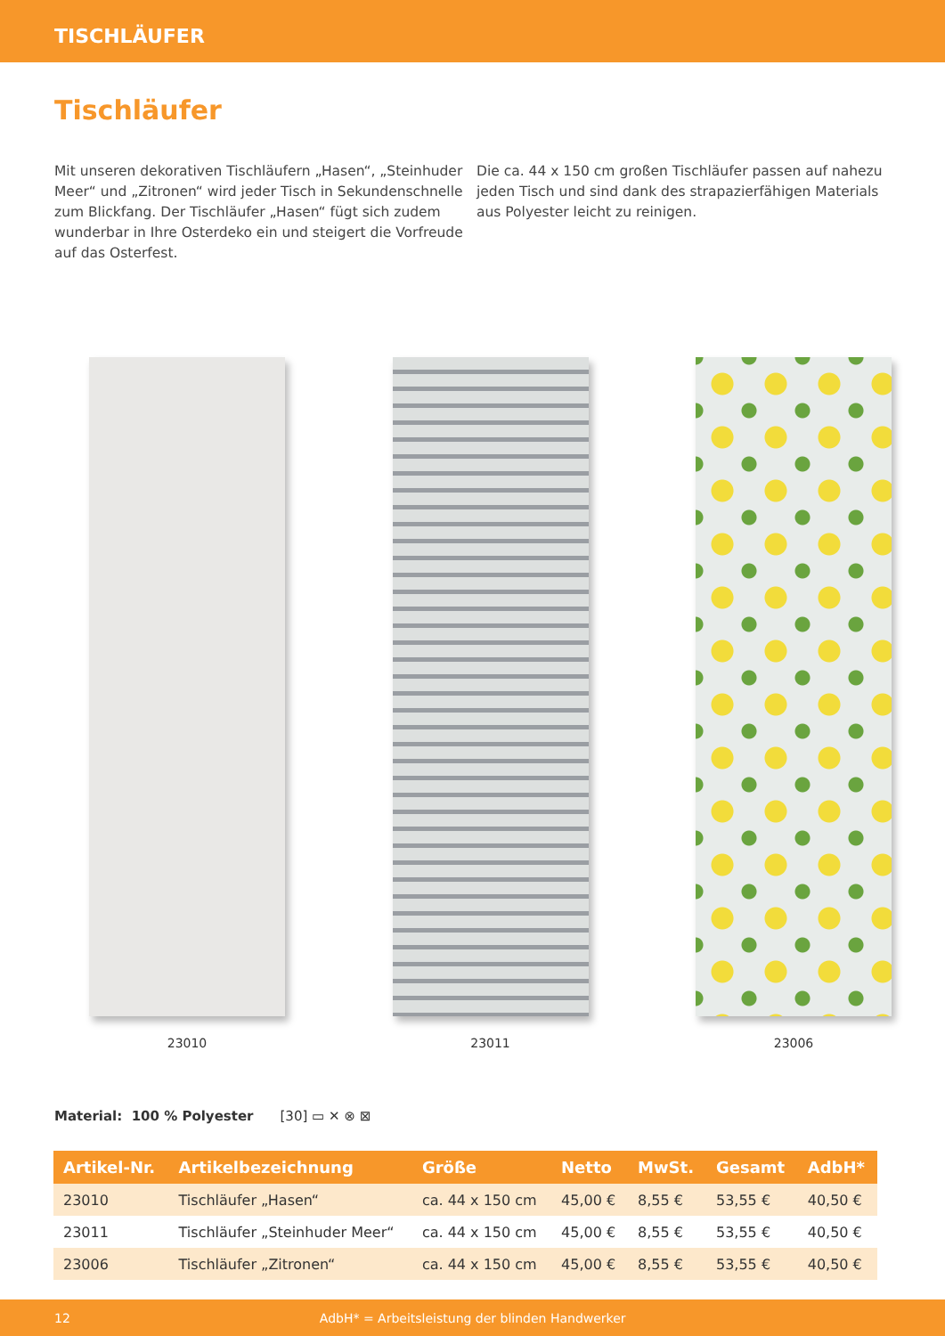TISCHLÄUFER
Tischläufer
Mit unseren dekorativen Tischläufern „Hasen“, „Steinhuder Meer“ und „Zitronen“ wird jeder Tisch in Sekundenschnelle zum Blickfang. Der Tischläufer „Hasen“ fügt sich zudem wunderbar in Ihre Osterdeko ein und steigert die Vorfreude auf das Osterfest.
Die ca. 44 x 150 cm großen Tischläufer passen auf nahezu jeden Tisch und sind dank des strapazierfähigen Materials aus Polyester leicht zu reinigen.
23010 23011 23006
Material: 100 % Polyester [30] ▭ ✕ ⊗ ⊠
| Artikel-Nr. | Artikelbezeichnung | Größe | Netto | MwSt. | Gesamt | AdbH* |
| --- | --- | --- | --- | --- | --- | --- |
| 23010 | Tischläufer „Hasen“ | ca. 44 x 150 cm | 45,00 € | 8,55 € | 53,55 € | 40,50 € |
| 23011 | Tischläufer „Steinhuder Meer“ | ca. 44 x 150 cm | 45,00 € | 8,55 € | 53,55 € | 40,50 € |
| 23006 | Tischläufer „Zitronen“ | ca. 44 x 150 cm | 45,00 € | 8,55 € | 53,55 € | 40,50 € |
12 AdbH* = Arbeitsleistung der blinden Handwerker